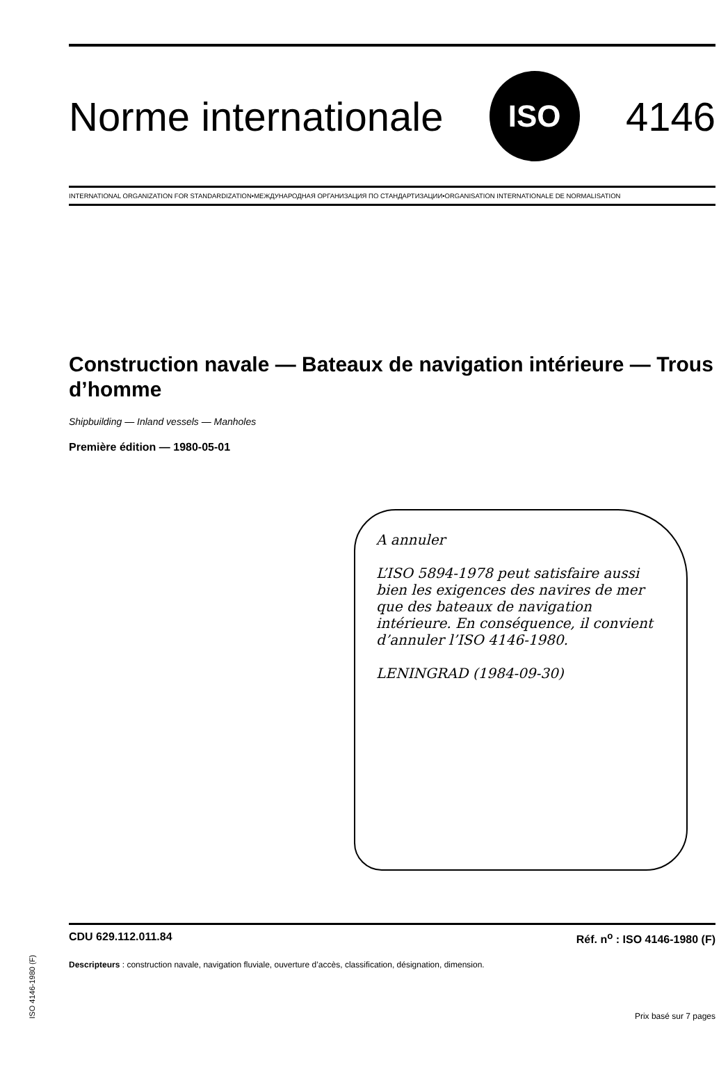Norme internationale
ISO
4146
INTERNATIONAL ORGANIZATION FOR STANDARDIZATION•МЕЖДУНАРОДНАЯ ОРГАНИЗАЦИЯ ПО СТАНДАРТИЗАЦИИ•ORGANISATION INTERNATIONALE DE NORMALISATION
Construction navale — Bateaux de navigation intérieure — Trous d’homme
Shipbuilding — Inland vessels — Manholes
Première édition — 1980-05-01
A annuler
L’ISO 5894-1978 peut satisfaire aussi bien les exigences des navires de mer que des bateaux de navigation intérieure. En conséquence, il convient d’annuler l’ISO 4146-1980.
LENINGRAD (1984-09-30)
CDU 629.112.011.84 Réf. n<sup>o</sup> : ISO 4146-1980 (F)
Descripteurs : construction navale, navigation fluviale, ouverture d’accès, classification, désignation, dimension.
Prix basé sur 7 pages
ISO 4146-1980 (F)